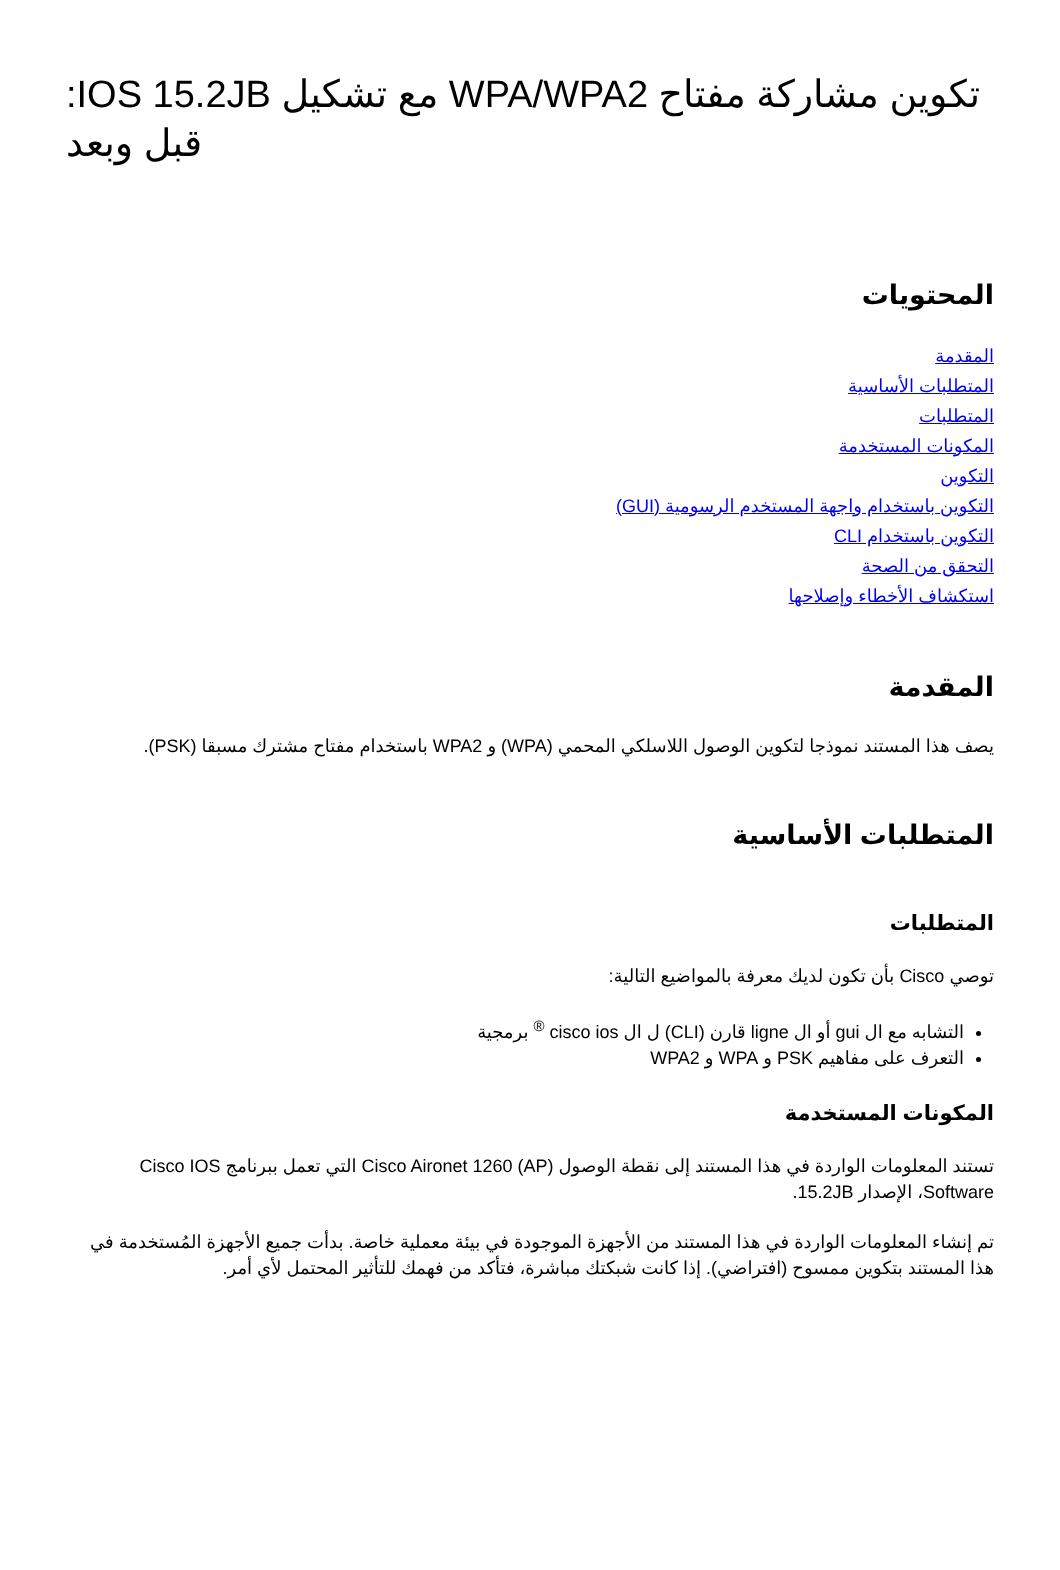تكوين مشاركة مفتاح WPA/WPA2 مع تشكيل IOS 15.2JB: قبل وبعد
المحتويات
المقدمة
المتطلبات الأساسية
المتطلبات
المكونات المستخدمة
التكوين
التكوين باستخدام واجهة المستخدم الرسومية (GUI)
التكوين باستخدام CLI
التحقق من الصحة
استكشاف الأخطاء وإصلاحها
المقدمة
يصف هذا المستند نموذجا لتكوين الوصول اللاسلكي المحمي (WPA) و WPA2 باستخدام مفتاح مشترك مسبقا (PSK).
المتطلبات الأساسية
المتطلبات
توصي Cisco بأن تكون لديك معرفة بالمواضيع التالية:
التشابه مع ال gui أو ال ligne قارن (CLI) ل ال cisco ios <sup>®</sup> برمجية
التعرف على مفاهيم PSK و WPA و WPA2
المكونات المستخدمة
تستند المعلومات الواردة في هذا المستند إلى نقطة الوصول (Cisco Aironet 1260 (AP التي تعمل ببرنامج Cisco IOS Software، الإصدار 15.2JB.
تم إنشاء المعلومات الواردة في هذا المستند من الأجهزة الموجودة في بيئة معملية خاصة. بدأت جميع الأجهزة المُستخدمة في هذا المستند بتكوين ممسوح (افتراضي). إذا كانت شبكتك مباشرة، فتأكد من فهمك للتأثير المحتمل لأي أمر.